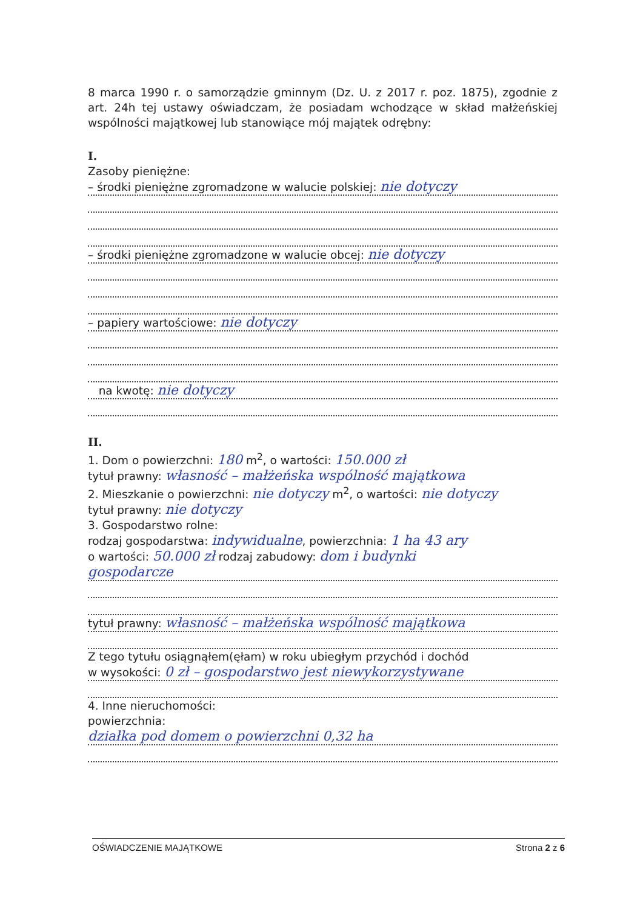8 marca 1990 r. o samorządzie gminnym (Dz. U. z 2017 r. poz. 1875), zgodnie z art. 24h tej ustawy oświadczam, że posiadam wchodzące w skład małżeńskiej wspólności majątkowej lub stanowiące mój majątek odrębny:
I.
Zasoby pieniężne:
– środki pieniężne zgromadzone w walucie polskiej: nie dotyczy
– środki pieniężne zgromadzone w walucie obcej: nie dotyczy
– papiery wartościowe: nie dotyczy
na kwotę: nie dotyczy
II.
1. Dom o powierzchni: 180 m<sup>2</sup>, o wartości: 150.000 zł
tytuł prawny: własność – małżeńska wspólność majątkowa
2. Mieszkanie o powierzchni: nie dotyczy m<sup>2</sup>, o wartości: nie dotyczy
tytuł prawny: nie dotyczy
3. Gospodarstwo rolne:
rodzaj gospodarstwa: indywidualne, powierzchnia: 1 ha 43 ary
o wartości: 50.000 zł rodzaj zabudowy: dom i budynki
gospodarcze
tytuł prawny: własność – małżeńska wspólność majątkowa
Z tego tytułu osiągnąłem(ęłam) w roku ubiegłym przychód i dochód
w wysokości: 0 zł – gospodarstwo jest niewykorzystywane
4. Inne nieruchomości:
powierzchnia:
działka pod domem o powierzchni 0,32 ha
OŚWIADCZENIE MAJĄTKOWE Strona 2 z 6